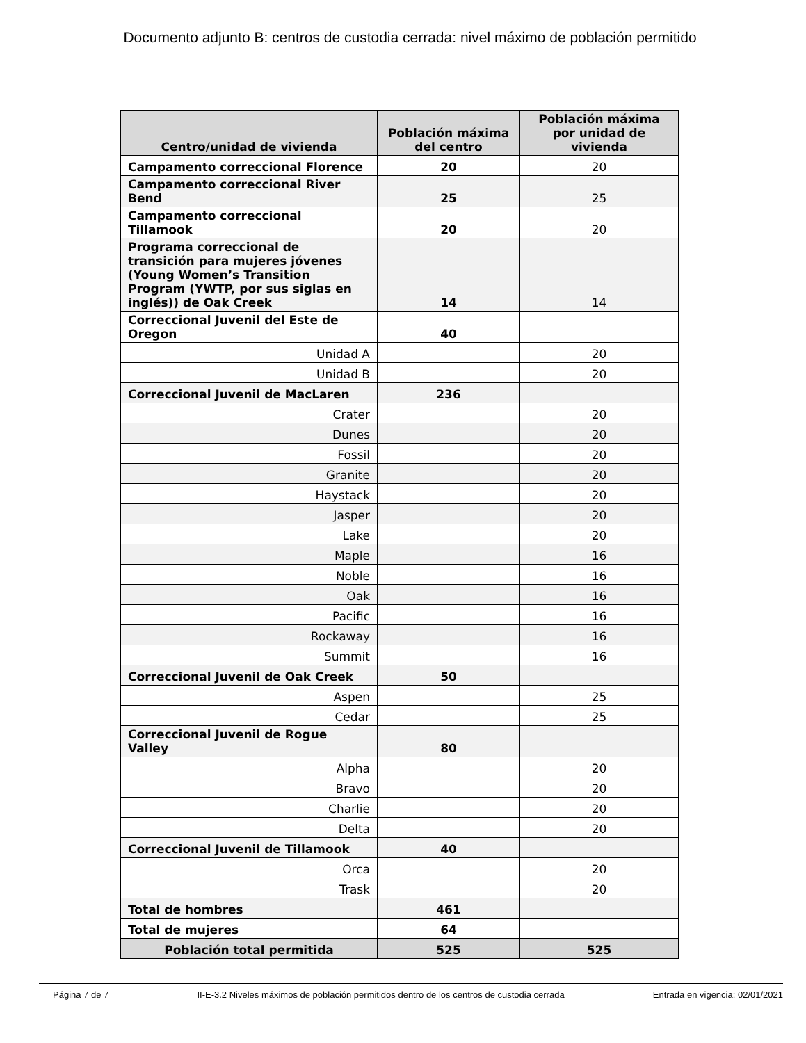Documento adjunto B: centros de custodia cerrada: nivel máximo de población permitido
| Centro/unidad de vivienda | Población máxima del centro | Población máxima por unidad de vivienda |
| --- | --- | --- |
| Campamento correccional Florence | 20 | 20 |
| Campamento correccional River Bend | 25 | 25 |
| Campamento correccional Tillamook | 20 | 20 |
| Programa correccional de transición para mujeres jóvenes (Young Women’s Transition Program (YWTP, por sus siglas en inglés)) de Oak Creek | 14 | 14 |
| Correccional Juvenil del Este de Oregon | 40 | |
| Unidad A | | 20 |
| Unidad B | | 20 |
| Correccional Juvenil de MacLaren | 236 | |
| Crater | | 20 |
| Dunes | | 20 |
| Fossil | | 20 |
| Granite | | 20 |
| Haystack | | 20 |
| Jasper | | 20 |
| Lake | | 20 |
| Maple | | 16 |
| Noble | | 16 |
| Oak | | 16 |
| Pacific | | 16 |
| Rockaway | | 16 |
| Summit | | 16 |
| Correccional Juvenil de Oak Creek | 50 | |
| Aspen | | 25 |
| Cedar | | 25 |
| Correccional Juvenil de Rogue Valley | 80 | |
| Alpha | | 20 |
| Bravo | | 20 |
| Charlie | | 20 |
| Delta | | 20 |
| Correccional Juvenil de Tillamook | 40 | |
| Orca | | 20 |
| Trask | | 20 |
| Total de hombres | 461 | |
| Total de mujeres | 64 | |
| Población total permitida | 525 | 525 |
Página 7 de 7 II-E-3.2 Niveles máximos de población permitidos dentro de los centros de custodia cerrada Entrada en vigencia: 02/01/2021